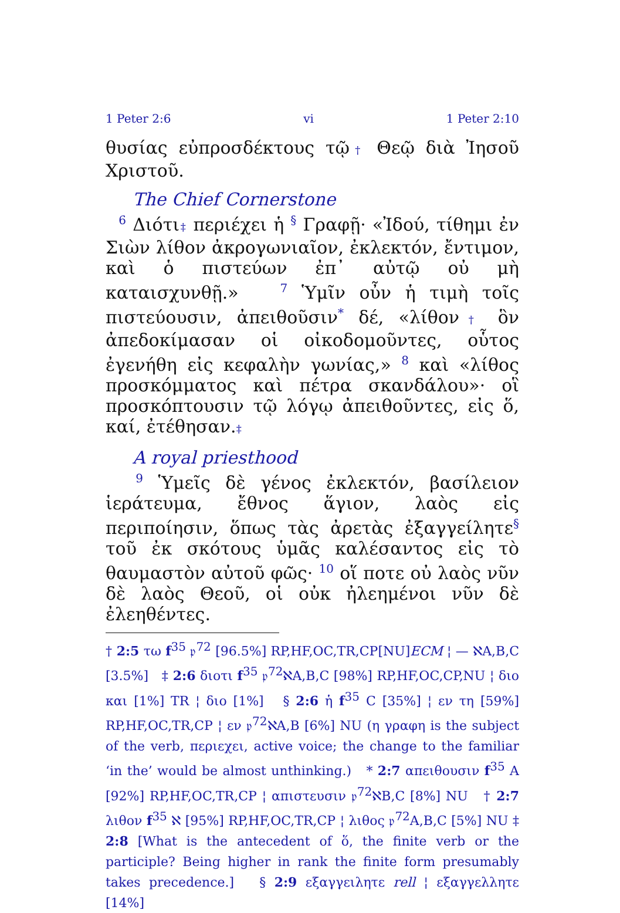1 Peter 2:6 vi 1 Peter 2:10
θυσίας εὐπροσδέκτους τῷ† Θεῷ διὰ Ἰησοῦ Χριστοῦ.
The Chief Cornerstone
<sup>6</sup> Διότι‡ περιέχει ἡ <sup>§</sup> Γραφῇ· «Ἰδού, τίθημι ἐν Σιὼν λίθον ἀκρογωνιαῖον, ἐκλεκτόν, ἔντιμον, καὶ ὁ πιστεύων ἐπ᾽ αὐτῷ οὐ μὴ καταισχυνθῇ.» <sup>7</sup> Ὑμῖν οὖν ἡ τιμὴ τοῖς πιστεύουσιν, ἀπειθοῦσιν<sup>*</sup> δέ, «λίθον† ὃν ἀπεδοκίμασαν οἱ οἰκοδομοῦντες, οὗτος ἐγενήθη εἰς κεφαλὴν γωνίας,» <sup>8</sup> καὶ «λίθος προσκόμματος καὶ πέτρα σκανδάλου»· οἳ προσκόπτουσιν τῷ λόγῳ ἀπειθοῦντες, εἰς ὅ, καί, ἐτέθησαν.‡
A royal priesthood
<sup>9</sup> Ὑμεῖς δὲ γένος ἐκλεκτόν, βασίλειον ἱεράτευμα, ἔθνος ἅγιον, λαὸς εἰς περιποίησιν, ὅπως τὰς ἀρετὰς ἐξαγγείλητε<sup>§</sup> τοῦ ἐκ σκότους ὑμᾶς καλέσαντος εἰς τὸ θαυμαστὸν αὐτοῦ φῶς· <sup>10</sup> οἵ ποτε οὐ λαὸς νῦν δὲ λαὸς Θεοῦ, οἱ οὐκ ἠλεημένοι νῦν δὲ ἐλεηθέντες.
† 2:5 τω f<sup>35</sup> 𝔭<sup>72</sup> [96.5%] RP,HF,OC,TR,CP[NU]ECM ¦ — ℵA,B,C [3.5%] ‡ 2:6 διοτι f<sup>35</sup> 𝔭<sup>72</sup>ℵA,B,C [98%] RP,HF,OC,CP,NU ¦ διο και [1%] TR ¦ διο [1%] § 2:6 ἡ f<sup>35</sup> C [35%] ¦ εν τη [59%] RP,HF,OC,TR,CP ¦ εν 𝔭<sup>72</sup>ℵA,B [6%] NU (η γραφη is the subject of the verb, περιεχει, active voice; the change to the familiar ‘in the’ would be almost unthinking.) * 2:7 απειθουσιν f<sup>35</sup> A [92%] RP,HF,OC,TR,CP ¦ απιστευσιν 𝔭<sup>72</sup>ℵB,C [8%] NU † 2:7 λιθον f<sup>35</sup> ℵ [95%] RP,HF,OC,TR,CP ¦ λιθος 𝔭<sup>72</sup>A,B,C [5%] NU ‡ 2:8 [What is the antecedent of ὅ, the finite verb or the participle? Being higher in rank the finite form presumably takes precedence.] § 2:9 εξαγγειλητε rell ¦ εξαγγελλητε [14%]